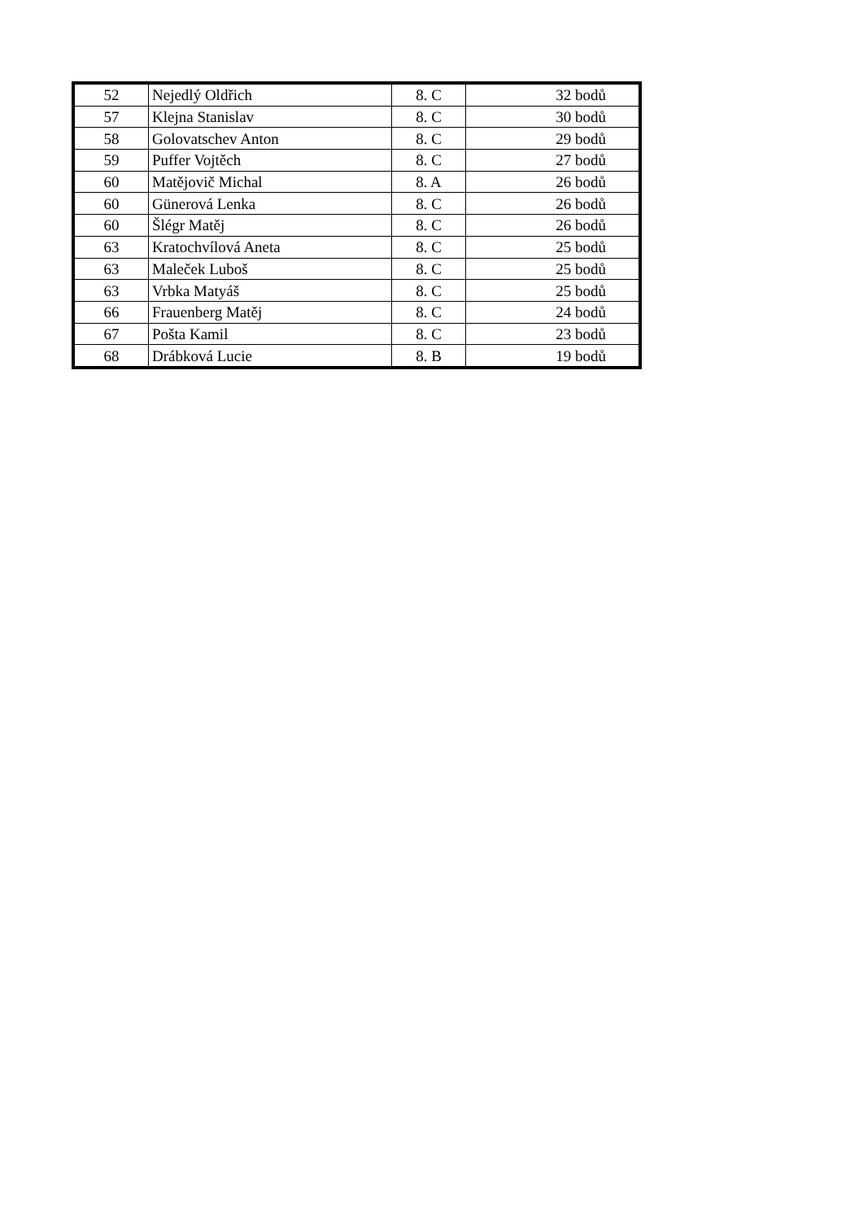| 52 | Nejedlý Oldřich | 8. C | 32 bodů |
| 57 | Klejna Stanislav | 8. C | 30 bodů |
| 58 | Golovatschev Anton | 8. C | 29 bodů |
| 59 | Puffer Vojtěch | 8. C | 27 bodů |
| 60 | Matějovič Michal | 8. A | 26 bodů |
| 60 | Günerová Lenka | 8. C | 26 bodů |
| 60 | Šlégr Matěj | 8. C | 26 bodů |
| 63 | Kratochvílová Aneta | 8. C | 25 bodů |
| 63 | Maleček Luboš | 8. C | 25 bodů |
| 63 | Vrbka Matyáš | 8. C | 25 bodů |
| 66 | Frauenberg Matěj | 8. C | 24 bodů |
| 67 | Pošta Kamil | 8. C | 23 bodů |
| 68 | Drábková Lucie | 8. B | 19 bodů |